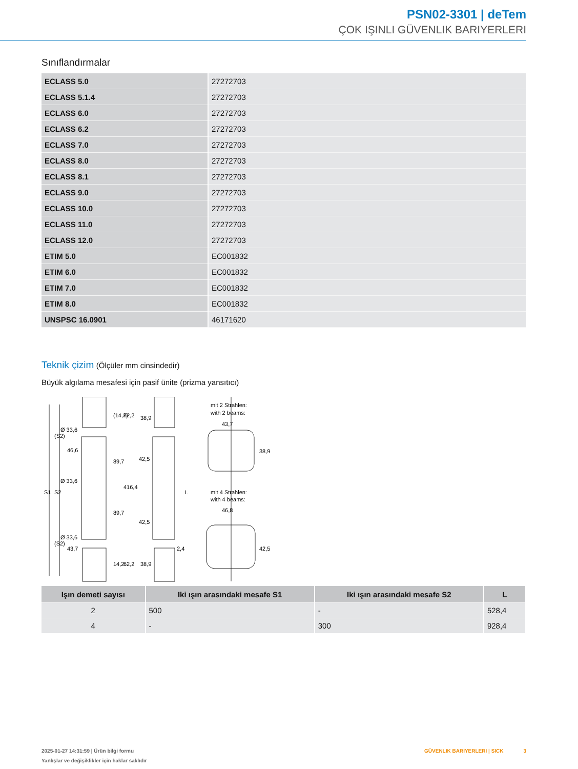PSN02-3301 | deTem
ÇOK IŞINLI GÜVENLIK BARIYERLERI
Sınıflandırmalar
| ECLASS 5.0 | 27272703 |
| ECLASS 5.1.4 | 27272703 |
| ECLASS 6.0 | 27272703 |
| ECLASS 6.2 | 27272703 |
| ECLASS 7.0 | 27272703 |
| ECLASS 8.0 | 27272703 |
| ECLASS 8.1 | 27272703 |
| ECLASS 9.0 | 27272703 |
| ECLASS 10.0 | 27272703 |
| ECLASS 11.0 | 27272703 |
| ECLASS 12.0 | 27272703 |
| ETIM 5.0 | EC001832 |
| ETIM 6.0 | EC001832 |
| ETIM 7.0 | EC001832 |
| ETIM 8.0 | EC001832 |
| UNSPSC 16.0901 | 46171620 |
Teknik çizim (Ölçüler mm cinsindedir)
Büyük algılama mesafesi için pasif ünite (prizma yansıtıcı)
Ø 33,6
46,6
Ø 33,6
Ø 33,6
43,7
38,9
42,5
42,5
38,9
2,4
mit 2 Strahlen:
with 2 beams:
43,7
38,9
mit 4 Strahlen:
with 4 beams:
46,8
42,5
S1
S2
(S2)
(S2)
(14,2)
62,2
89,7
416,4
89,7
14,2
62,2
L
| Işın demeti sayısı | Iki ışın arasındaki mesafe S1 | Iki ışın arasındaki mesafe S2 | L |
| --- | --- | --- | --- |
| 2 | 500 | - | 528,4 |
| 4 | - | 300 | 928,4 |
2025-01-27 14:31:59 | Ürün bilgi formu
Yanlışlar ve değişiklikler için haklar saklıdır
GÜVENLIK BARIYERLERI | SICK 3